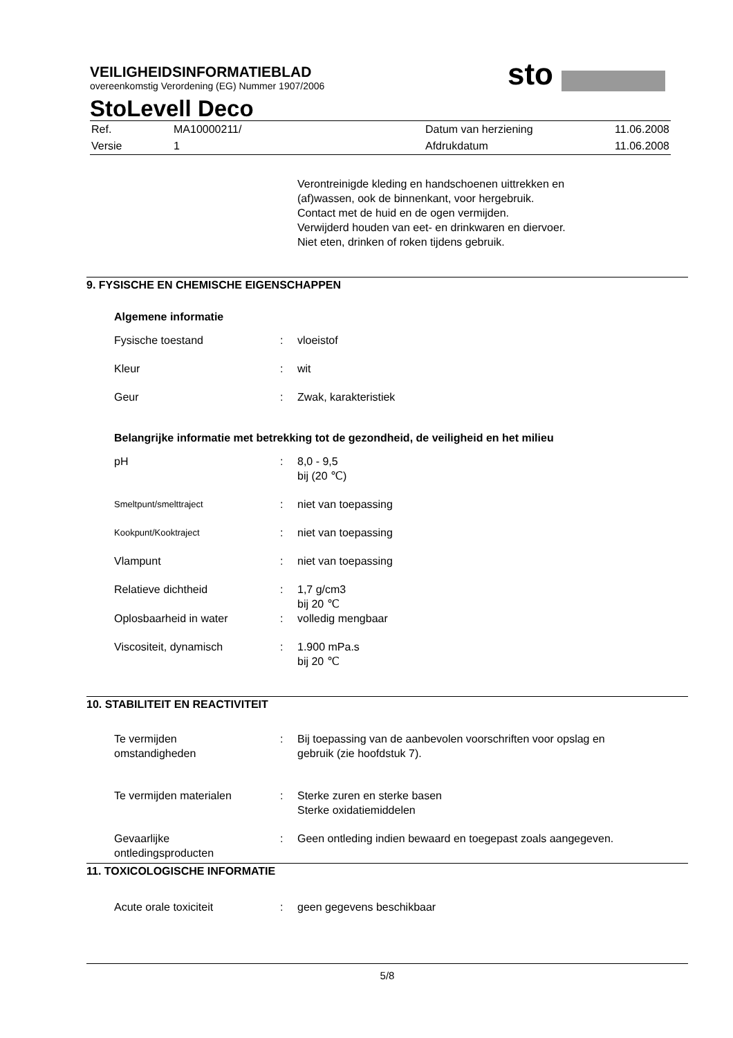VEILIGHEIDSINFORMATIEBLAD
overeenkomstig Verordening (EG) Nummer 1907/2006
sto
StoLevell Deco
| Ref. | MA10000211/ | Datum van herziening | 11.06.2008 |
| Versie | 1 | Afdrukdatum | 11.06.2008 |
Verontreinigde kleding en handschoenen uittrekken en
(af)wassen, ook de binnenkant, voor hergebruik.
Contact met de huid en de ogen vermijden.
Verwijderd houden van eet- en drinkwaren en diervoer.
Niet eten, drinken of roken tijdens gebruik.
9. FYSISCHE EN CHEMISCHE EIGENSCHAPPEN
Algemene informatie
| Fysische toestand | : | vloeistof |
| Kleur | : | wit |
| Geur | : | Zwak, karakteristiek |
Belangrijke informatie met betrekking tot de gezondheid, de veiligheid en het milieu
| pH | : | 8,0 - 9,5 bij (20 ℃) |
| Smeltpunt/smelttraject | : | niet van toepassing |
| Kookpunt/Kooktraject | : | niet van toepassing |
| Vlampunt | : | niet van toepassing |
| Relatieve dichtheid | : | 1,7 g/cm3 bij 20 ℃ |
| Oplosbaarheid in water | : | volledig mengbaar |
| Viscositeit, dynamisch | : | 1.900 mPa.s bij 20 ℃ |
10. STABILITEIT EN REACTIVITEIT
| Te vermijden omstandigheden | : | Bij toepassing van de aanbevolen voorschriften voor opslag en gebruik (zie hoofdstuk 7). |
| Te vermijden materialen | : | Sterke zuren en sterke basen Sterke oxidatiemiddelen |
| Gevaarlijke ontledingsproducten | : | Geen ontleding indien bewaard en toegepast zoals aangegeven. |
11. TOXICOLOGISCHE INFORMATIE
| Acute orale toxiciteit | : | geen gegevens beschikbaar |
5/8